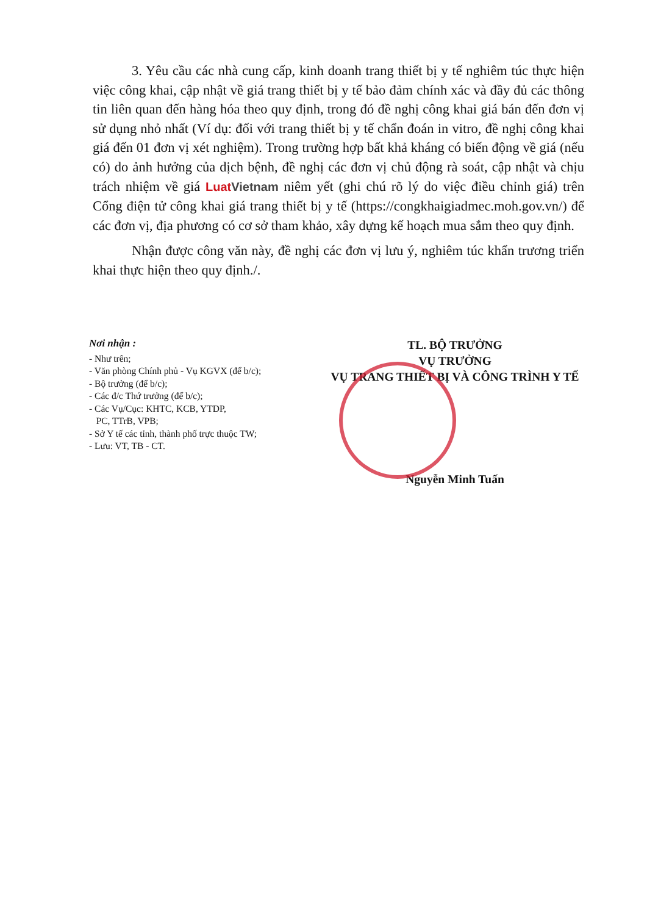3. Yêu cầu các nhà cung cấp, kinh doanh trang thiết bị y tế nghiêm túc thực hiện việc công khai, cập nhật về giá trang thiết bị y tế bảo đảm chính xác và đầy đủ các thông tin liên quan đến hàng hóa theo quy định, trong đó đề nghị công khai giá bán đến đơn vị sử dụng nhỏ nhất (Ví dụ: đối với trang thiết bị y tế chẩn đoán in vitro, đề nghị công khai giá đến 01 đơn vị xét nghiệm). Trong trường hợp bất khả kháng có biến động về giá (nếu có) do ảnh hưởng của dịch bệnh, đề nghị các đơn vị chủ động rà soát, cập nhật và chịu trách nhiệm về giá LuatVietnam niêm yết (ghi chú rõ lý do việc điều chỉnh giá) trên Cổng điện tử công khai giá trang thiết bị y tế (https://congkhaigiadmec.moh.gov.vn/) để các đơn vị, địa phương có cơ sở tham khảo, xây dựng kế hoạch mua sắm theo quy định.
Nhận được công văn này, đề nghị các đơn vị lưu ý, nghiêm túc khẩn trương triển khai thực hiện theo quy định./.
Nơi nhận :
- Như trên;
- Văn phòng Chính phủ - Vụ KGVX (để b/c);
- Bộ trưởng (để b/c);
- Các đ/c Thứ trưởng (để b/c);
- Các Vụ/Cục: KHTC, KCB, YTDP,
PC, TTrB, VPB;
- Sở Y tế các tỉnh, thành phố trực thuộc TW;
- Lưu: VT, TB - CT.
TL. BỘ TRƯỞNG
VỤ TRƯỞNG
VỤ TRANG THIẾT BỊ VÀ CÔNG TRÌNH Y TẾ
Nguyễn Minh Tuấn